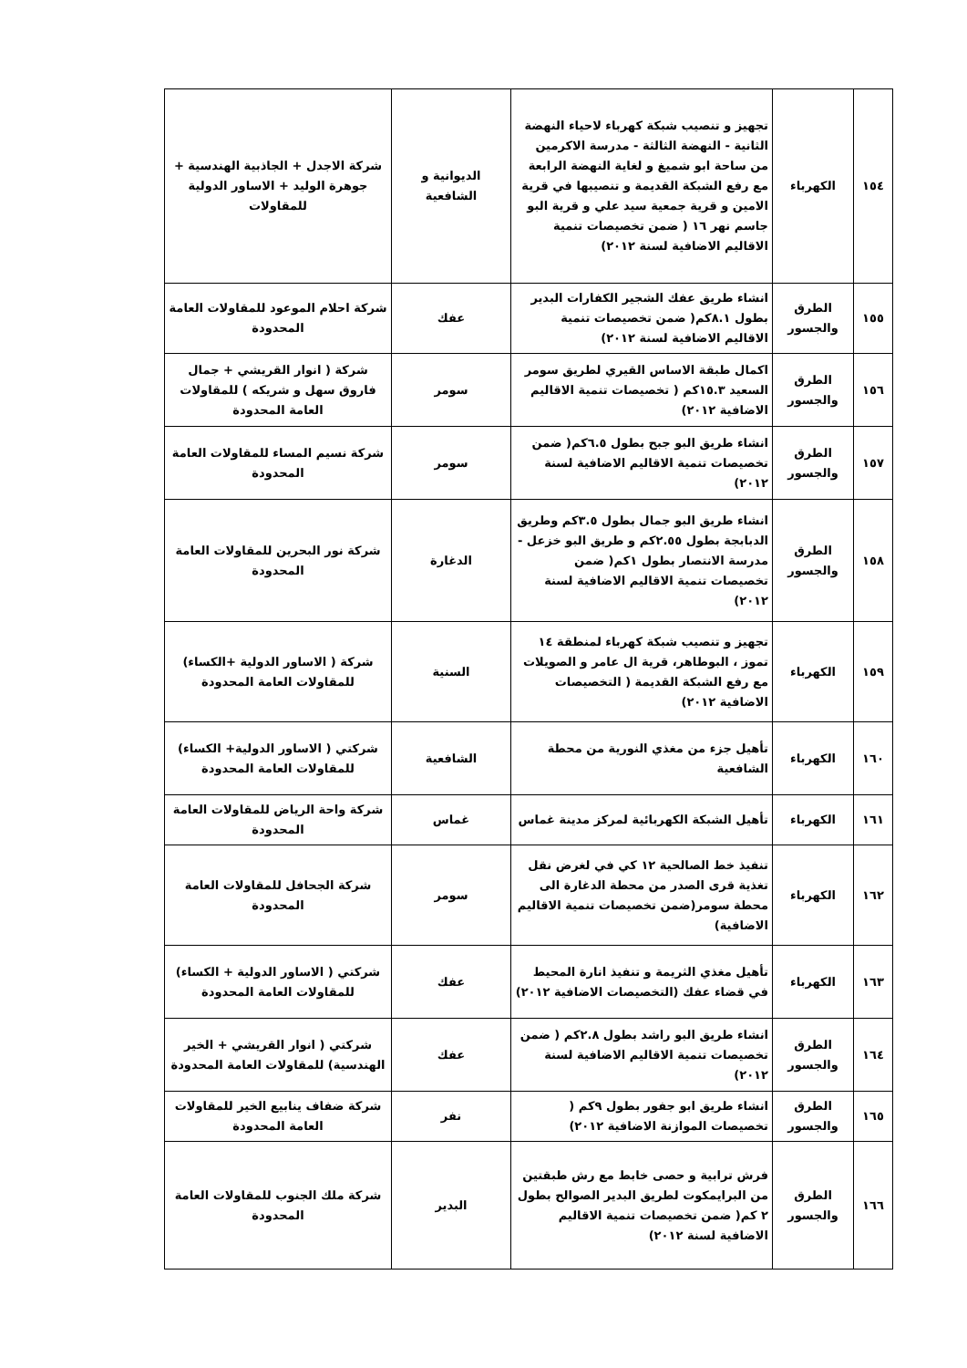| ١٥٤ | الكهرباء | تجهيز و تنصيب شبكة كهرباء لاحياء النهضة الثانية - النهضة الثالثة - مدرسة الاكرمين من ساحة ابو شميغ و لغاية النهضة الرابعة مع رفع الشبكة القديمة و تنصيبها في قرية الامين و قرية جمعية سيد علي و قرية البو جاسم نهر ١٦ ( ضمن تخصيصات تنمية الاقاليم الاضافية لسنة ٢٠١٢) | الديوانية و الشافعية | شركة الاجدل + الجاذبية الهندسية + جوهرة الوليد + الاساور الدولية للمقاولات |
| ١٥٥ | الطرق والجسور | انشاء طريق عفك الشجير الكفارات البدير بطول ٨.١كم( ضمن تخصيصات تنمية الاقاليم الاضافية لسنة ٢٠١٢) | عفك | شركة احلام الموعود للمقاولات العامة المحدودة |
| ١٥٦ | الطرق والجسور | اكمال طبقة الاساس القيري لطريق سومر السعيد ١٥.٣كم ( تخصيصات تنمية الاقاليم الاضافية ٢٠١٢) | سومر | شركة ( انوار القريشي + جمال فاروق سهل و شريكه ) للمقاولات العامة المحدودة |
| ١٥٧ | الطرق والجسور | انشاء طريق البو جبح بطول ٦.٥كم( ضمن تخصيصات تنمية الاقاليم الاضافية لسنة ٢٠١٢) | سومر | شركة نسيم المساء للمقاولات العامة المحدودة |
| ١٥٨ | الطرق والجسور | انشاء طريق البو جمال بطول ٣.٥كم وطريق الدبابجة بطول ٢.٥٥كم و طريق البو خزعل - مدرسة الانتصار بطول ١كم( ضمن تخصيصات تنمية الاقاليم الاضافية لسنة ٢٠١٢) | الدغارة | شركة نور البحرين للمقاولات العامة المحدودة |
| ١٥٩ | الكهرباء | تجهيز و تنصيب شبكة كهرباء لمنطقة ١٤ تموز ، البوطاهر، قرية ال عامر و الصويلات مع رفع الشبكة القديمة ( التخصيصات الاضافية ٢٠١٢) | السنية | شركة ( الاساور الدولية +الكساء) للمقاولات العامة المحدودة |
| ١٦٠ | الكهرباء | تأهيل جزء من مغذي النورية من محطة الشافعية | الشافعية | شركتي ( الاساور الدولية+ الكساء) للمقاولات العامة المحدودة |
| ١٦١ | الكهرباء | تأهيل الشبكة الكهربائية لمركز مدينة غماس | غماس | شركة واحة الرياض للمقاولات العامة المحدودة |
| ١٦٢ | الكهرباء | تنفيذ خط الصالحية ١٢ كي في لغرض نقل تغذية قرى الصدر من محطة الدغارة الى محطة سومر(ضمن تخصيصات تنمية الاقاليم الاضافية) | سومر | شركة الجحافل للمقاولات العامة المحدودة |
| ١٦٣ | الكهرباء | تأهيل مغذي الثريمة و تنفيذ انارة المحيط في قضاء عفك (التخصيصات الاضافية ٢٠١٢) | عفك | شركتي ( الاساور الدولية + الكساء) للمقاولات العامة المحدودة |
| ١٦٤ | الطرق والجسور | انشاء طريق البو راشد بطول ٢.٨كم ( ضمن تخصيصات تنمية الاقاليم الاضافية لسنة ٢٠١٢) | عفك | شركتي ( انوار القريشي + الخير الهندسية) للمقاولات العامة المحدودة |
| ١٦٥ | الطرق والجسور | انشاء طريق ابو جفور بطول ٩كم ( تخصيصات الموازنة الاضافية ٢٠١٢) | نفر | شركة ضفاف ينابيع الخير للمقاولات العامة المحدودة |
| ١٦٦ | الطرق والجسور | فرش ترابية و حصى خابط مع رش طبقتين من البرايمكوت لطريق البدير الصوالح بطول ٢ كم( ضمن تخصيصات تنمية الاقاليم الاضافية لسنة ٢٠١٢) | البدير | شركة ملك الجنوب للمقاولات العامة المحدودة |